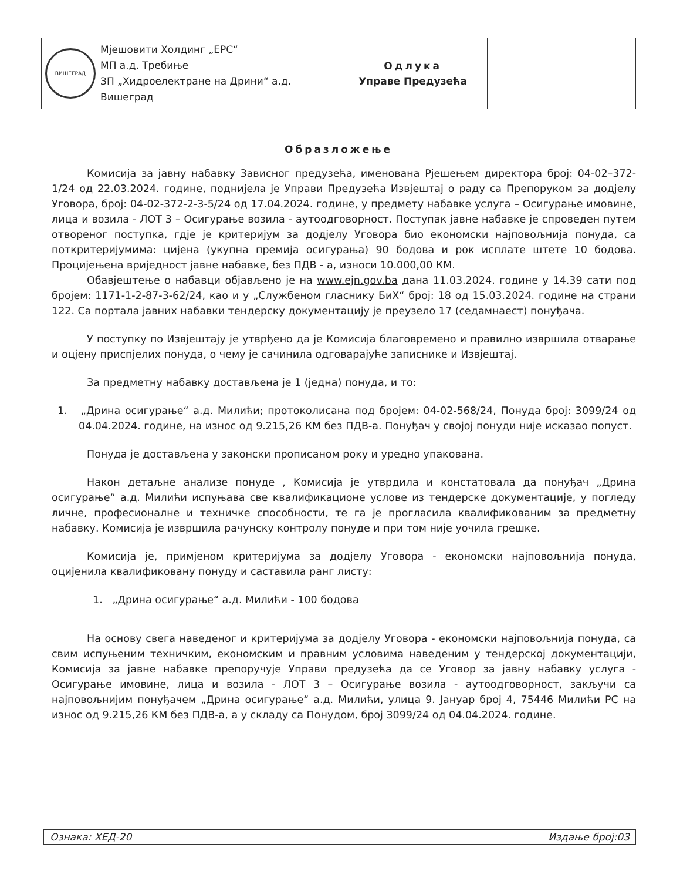| ВИШЕГРАД Мјешовити Холдинг „ЕРС“ МП а.д. Требиње ЗП „Хидроелектране на Дрини“ а.д. Вишеград | Одлука Управе Предузећа | |
Образложење
Комисија за јавну набавку Зависног предузећа, именована Рјешењем директора број: 04-02–372-1/24 од 22.03.2024. године, поднијела је Управи Предузећа Извјештај о раду са Препоруком за додјелу Уговора, број: 04-02-372-2-3-5/24 од 17.04.2024. године, у предмету набавке услуга – Осигурање имовине, лица и возила - ЛОТ 3 – Осигурање возила - аутоодговорност. Поступак јавне набавке је спроведен путем отвореног поступка, гдје је критеријум за додјелу Уговора био економски најповољнија понуда, са поткритеријумима: цијена (укупна премија осигурања) 90 бодова и рок исплате штете 10 бодова. Процијењена вриједност јавне набавке, без ПДВ - а, износи 10.000,00 КМ.
Обавјештење о набавци објављено је на www.ejn.gov.ba дана 11.03.2024. године у 14.39 сати под бројем: 1171-1-2-87-3-62/24, као и у „Службеном гласнику БиХ“ број: 18 од 15.03.2024. године на страни 122. Са портала јавних набавки тендерску документацију је преузело 17 (седамнаест) понуђача.
У поступку по Извјештају је утврђено да је Комисија благовремено и правилно извршила отварање и оцјену приспјелих понуда, о чему је сачинила одговарајуће записнике и Извјештај.
За предметну набавку достављена је 1 (једна) понуда, и то:
1. „Дрина осигурање“ а.д. Милићи; протоколисана под бројем: 04-02-568/24, Понуда број: 3099/24 од 04.04.2024. године, на износ од 9.215,26 КМ без ПДВ-а. Понуђач у својој понуди није исказао попуст.
Понуда је достављена у законски прописаном року и уредно упакована.
Након детаљне анализе понуде , Комисија је утврдила и констатовала да понуђач „Дрина осигурање“ а.д. Милићи испуњава све квалификационе услове из тендерске документације, у погледу личне, професионалне и техничке способности, те га је прогласила квалификованим за предметну набавку. Комисија је извршила рачунску контролу понуде и при том није уочила грешке.
Комисија је, примјеном критеријума за додјелу Уговора - економски најповољнија понуда, оцијенила квалификовану понуду и саставила ранг листу:
1. „Дрина осигурање“ а.д. Милићи - 100 бодова
На основу свега наведеног и критеријума за додјелу Уговора - економски најповољнија понуда, са свим испуњеним техничким, економским и правним условима наведеним у тендерској документацији, Комисија за јавне набавке препоручује Управи предузећа да се Уговор за јавну набавку услуга - Осигурање имовине, лица и возила - ЛОТ 3 – Осигурање возила - аутоодговорност, закључи са најповољнијим понуђачем „Дрина осигурање“ а.д. Милићи, улица 9. Јануар број 4, 75446 Милићи РС на износ од 9.215,26 КМ без ПДВ-а, а у складу са Понудом, број 3099/24 од 04.04.2024. године.
Ознака: ХЕД-20 Издање број:03